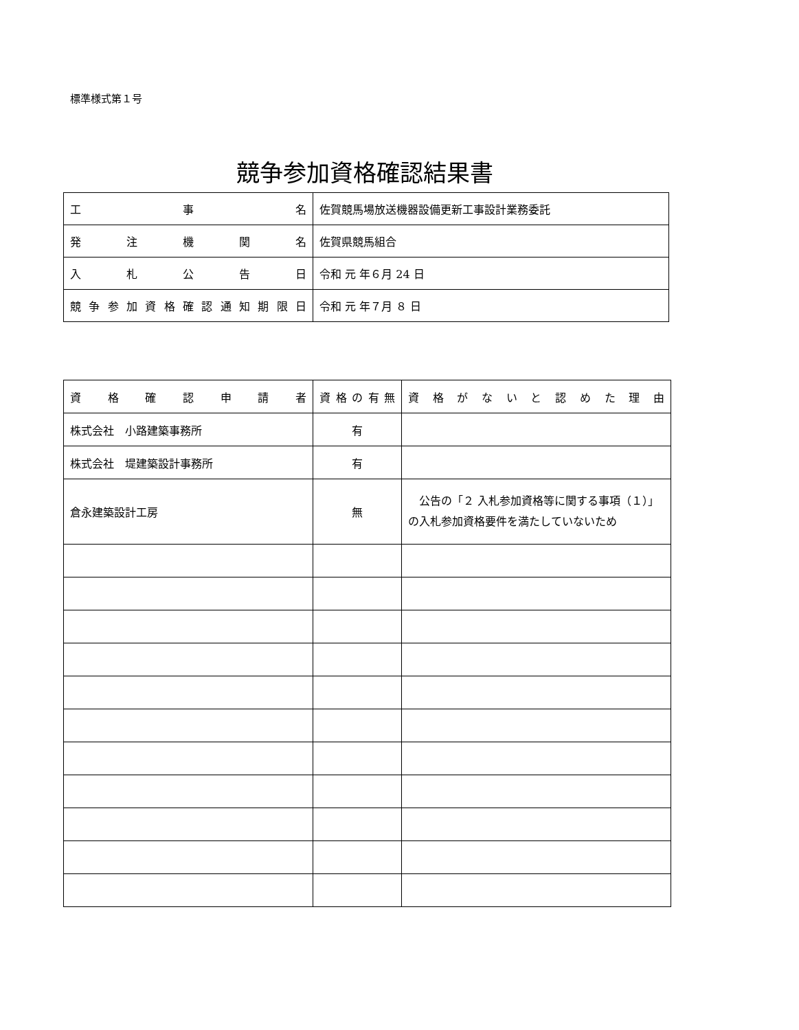標準様式第１号
競争参加資格確認結果書
| 工 事 名 | 佐賀競馬場放送機器設備更新工事設計業務委託 |
| 発 注 機 関 名 | 佐賀県競馬組合 |
| 入 札 公 告 日 | 令和 元 年６月 24 日 |
| 競争参加資格確認通知期限日 | 令和 元 年７月 ８ 日 |
| 資 格 確 認 申 請 者 | 資格の有無 | 資格がないと認めた理由 |
| --- | --- | --- |
| 株式会社 小路建築事務所 | 有 | |
| 株式会社 堤建築設計事務所 | 有 | |
| 倉永建築設計工房 | 無 | 公告の「２ 入札参加資格等に関する事項（１）」の入札参加資格要件を満たしていないため |